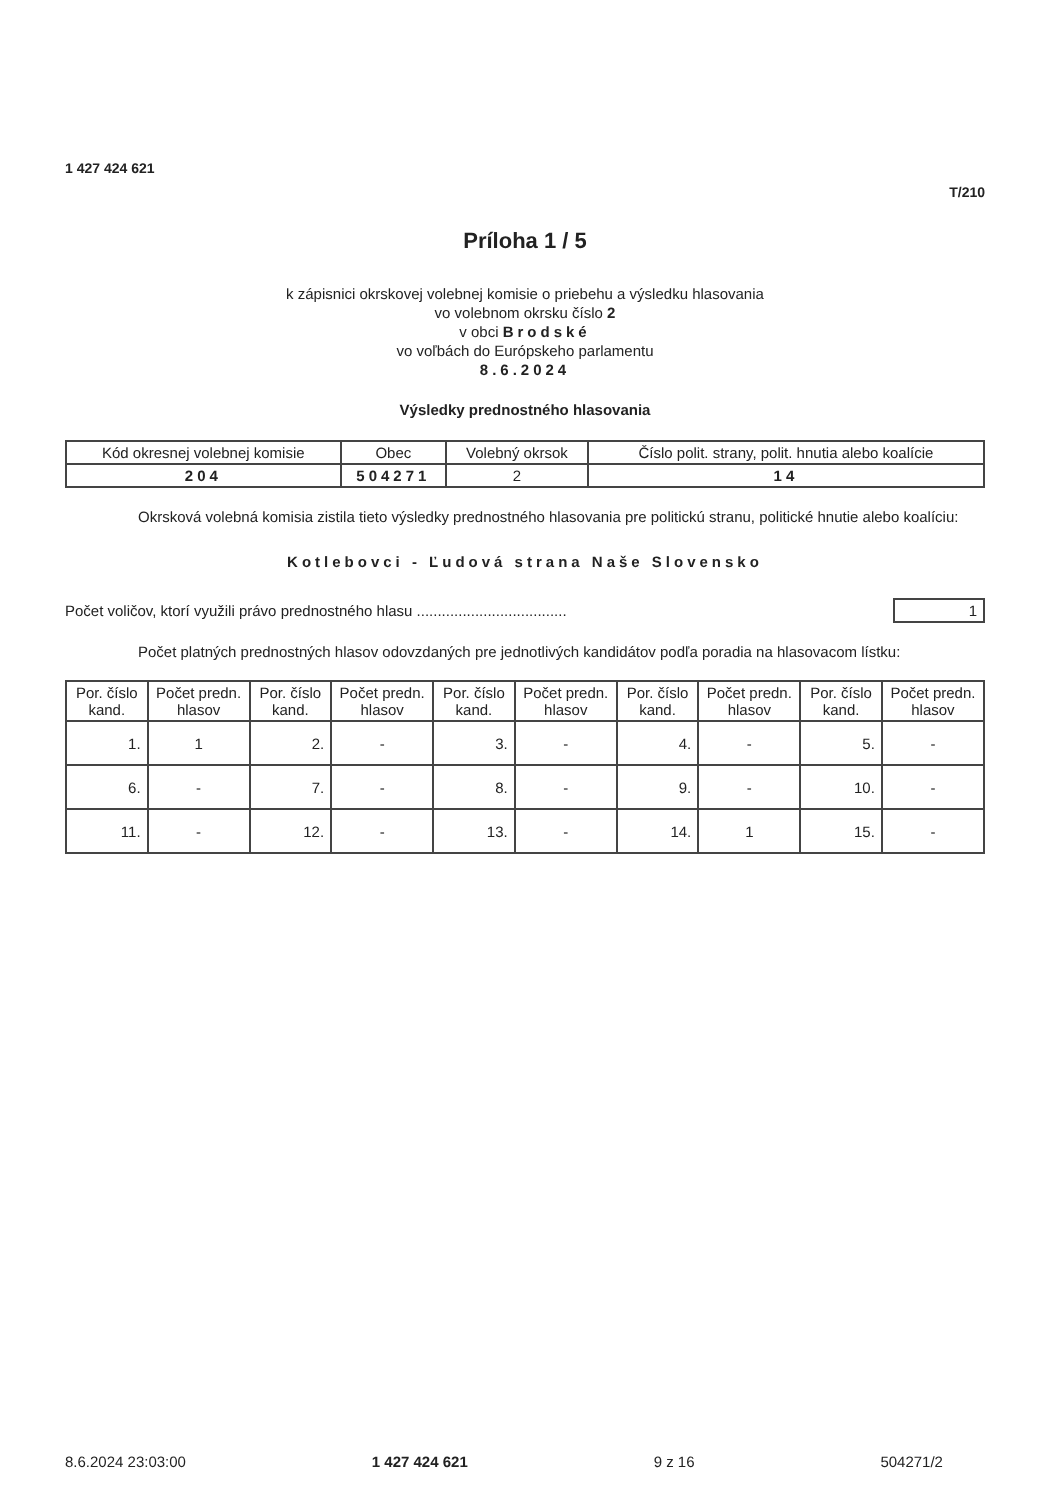1 427 424 621
T/210
Príloha 1 / 5
k zápisnici okrskovej volebnej komisie o priebehu a výsledku hlasovania
vo volebnom okrsku číslo 2
v obci Brodské
vo voľbách do Európskeho parlamentu
8.6.2024
Výsledky prednostného hlasovania
| Kód okresnej volebnej komisie | Obec | Volebný okrsok | Číslo polit. strany, polit. hnutia alebo koalície |
| 204 | 504271 | 2 | 14 |
Okrsková volebná komisia zistila tieto výsledky prednostného hlasovania pre politickú stranu, politické hnutie alebo koalíciu:
Kotlebovci - Ľudová strana Naše Slovensko
Počet voličov, ktorí využili právo prednostného hlasu .................................... 1
Počet platných prednostných hlasov odovzdaných pre jednotlivých kandidátov podľa poradia na hlasovacom lístku:
| Por. číslo kand. | Počet predn. hlasov | Por. číslo kand. | Počet predn. hlasov | Por. číslo kand. | Počet predn. hlasov | Por. číslo kand. | Počet predn. hlasov | Por. číslo kand. | Počet predn. hlasov |
| --- | --- | --- | --- | --- | --- | --- | --- | --- | --- |
| 1. | 1 | 2. | - | 3. | - | 4. | - | 5. | - |
| 6. | - | 7. | - | 8. | - | 9. | - | 10. | - |
| 11. | - | 12. | - | 13. | - | 14. | 1 | 15. | - |
8.6.2024 23:03:00 1 427 424 621 9 z 16 504271/2